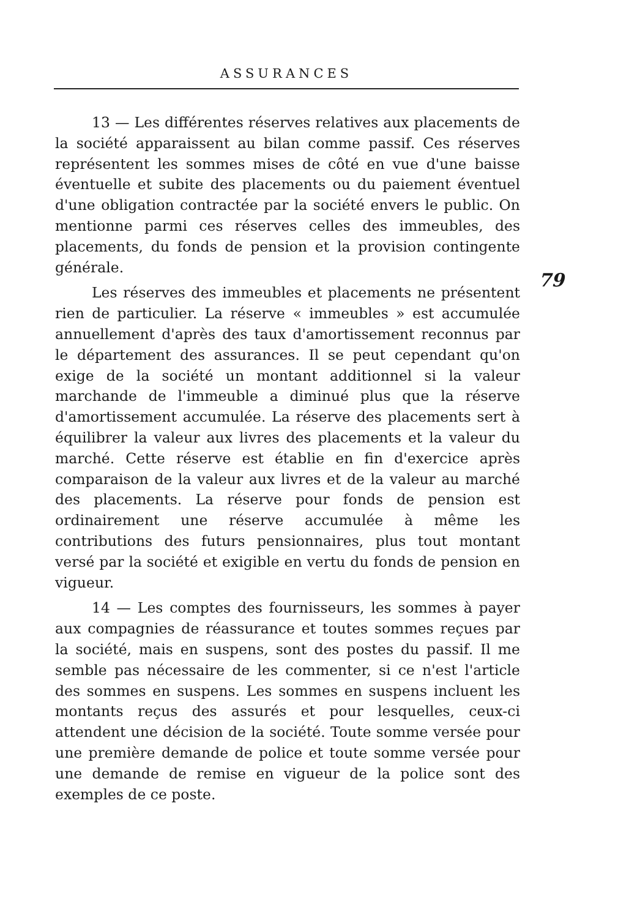ASSURANCES
13 — Les différentes réserves relatives aux placements de la société apparaissent au bilan comme passif. Ces réserves représentent les sommes mises de côté en vue d'une baisse éventuelle et subite des placements ou du paiement éventuel d'une obligation contractée par la société envers le public. On mentionne parmi ces réserves celles des immeubles, des placements, du fonds de pension et la provision contingente générale.
Les réserves des immeubles et placements ne présentent rien de particulier. La réserve « immeubles » est accumulée annuellement d'après des taux d'amortissement reconnus par le département des assurances. Il se peut cependant qu'on exige de la société un montant additionnel si la valeur marchande de l'immeuble a diminué plus que la réserve d'amortissement accumulée. La réserve des placements sert à équilibrer la valeur aux livres des placements et la valeur du marché. Cette réserve est établie en fin d'exercice après comparaison de la valeur aux livres et de la valeur au marché des placements. La réserve pour fonds de pension est ordinairement une réserve accumulée à même les contributions des futurs pensionnaires, plus tout montant versé par la société et exigible en vertu du fonds de pension en vigueur.
14 — Les comptes des fournisseurs, les sommes à payer aux compagnies de réassurance et toutes sommes reçues par la société, mais en suspens, sont des postes du passif. Il me semble pas nécessaire de les commenter, si ce n'est l'article des sommes en suspens. Les sommes en suspens incluent les montants reçus des assurés et pour lesquelles, ceux-ci attendent une décision de la société. Toute somme versée pour une première demande de police et toute somme versée pour une demande de remise en vigueur de la police sont des exemples de ce poste.
79